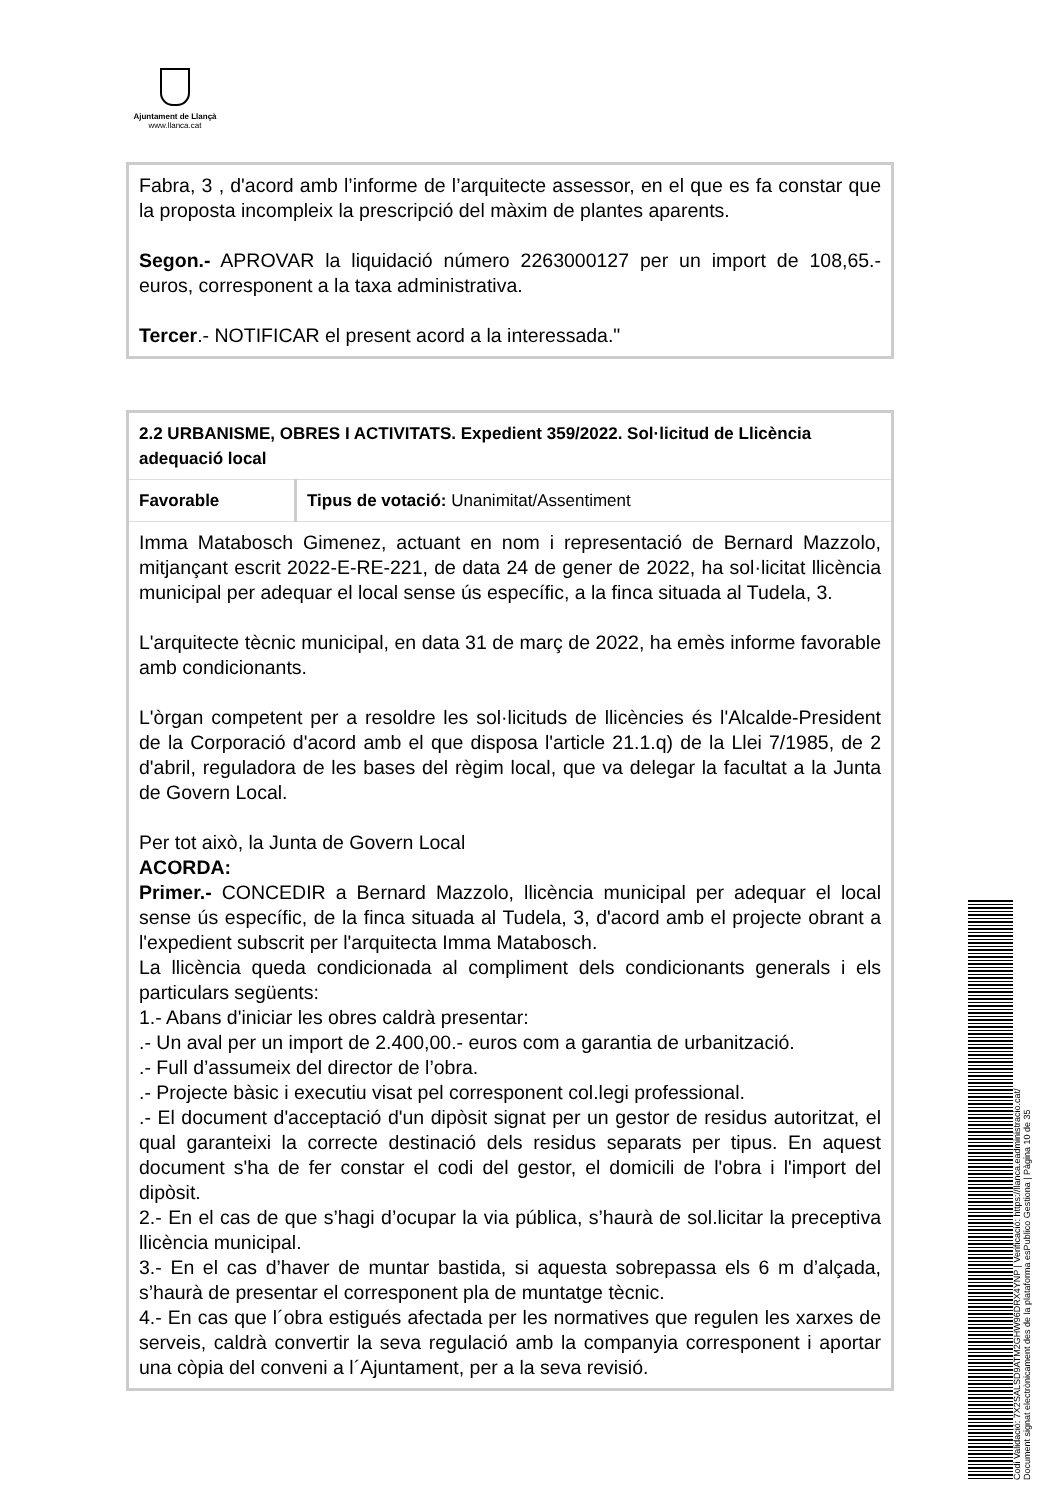Ajuntament de Llançà
www.llanca.cat
Fabra, 3 , d'acord amb l’informe de l’arquitecte assessor, en el que es fa constar que la proposta incompleix la prescripció del màxim de plantes aparents.
Segon.- APROVAR la liquidació número 2263000127 per un import de 108,65.- euros, corresponent a la taxa administrativa.
Tercer.- NOTIFICAR el present acord a la interessada."
| 2.2 URBANISME, OBRES I ACTIVITATS. Expedient 359/2022. Sol·licitud de Llicència adequació local | |
| Favorable | Tipus de votació: Unanimitat/Assentiment |
Imma Matabosch Gimenez, actuant en nom i representació de Bernard Mazzolo, mitjançant escrit 2022-E-RE-221, de data 24 de gener de 2022, ha sol·licitat llicència municipal per adequar el local sense ús específic, a la finca situada al Tudela, 3.
L'arquitecte tècnic municipal, en data 31 de març de 2022, ha emès informe favorable amb condicionants.
L'òrgan competent per a resoldre les sol·licituds de llicències és l'Alcalde-President de la Corporació d'acord amb el que disposa l'article 21.1.q) de la Llei 7/1985, de 2 d'abril, reguladora de les bases del règim local, que va delegar la facultat a la Junta de Govern Local.
Per tot això, la Junta de Govern Local
ACORDA:
Primer.- CONCEDIR a Bernard Mazzolo, llicència municipal per adequar el local sense ús específic, de la finca situada al Tudela, 3, d'acord amb el projecte obrant a l'expedient subscrit per l'arquitecta Imma Matabosch.
La llicència queda condicionada al compliment dels condicionants generals i els particulars següents:
1.- Abans d'iniciar les obres caldrà presentar:
.- Un aval per un import de 2.400,00.- euros com a garantia de urbanització.
.- Full d’assumeix del director de l’obra.
.- Projecte bàsic i executiu visat pel corresponent col.legi professional.
.- El document d'acceptació d'un dipòsit signat per un gestor de residus autoritzat, el qual garanteixi la correcte destinació dels residus separats per tipus. En aquest document s'ha de fer constar el codi del gestor, el domicili de l'obra i l'import del dipòsit.
2.- En el cas de que s’hagi d’ocupar la via pública, s’haurà de sol.licitar la preceptiva llicència municipal.
3.- En el cas d’haver de muntar bastida, si aquesta sobrepassa els 6 m d’alçada, s’haurà de presentar el corresponent pla de muntatge tècnic.
4.- En cas que l´obra estigués afectada per les normatives que regulen les xarxes de serveis, caldrà convertir la seva regulació amb la companyia corresponent i aportar una còpia del conveni a l´Ajuntament, per a la seva revisió.
Codi Validació: 7X2SALSD9ATM2GHW96DRX4YNP | Verificació: https://llanca.eadministracio.cat/
Document signat electrònicament des de la plataforma esPublico Gestiona | Pàgina 10 de 35